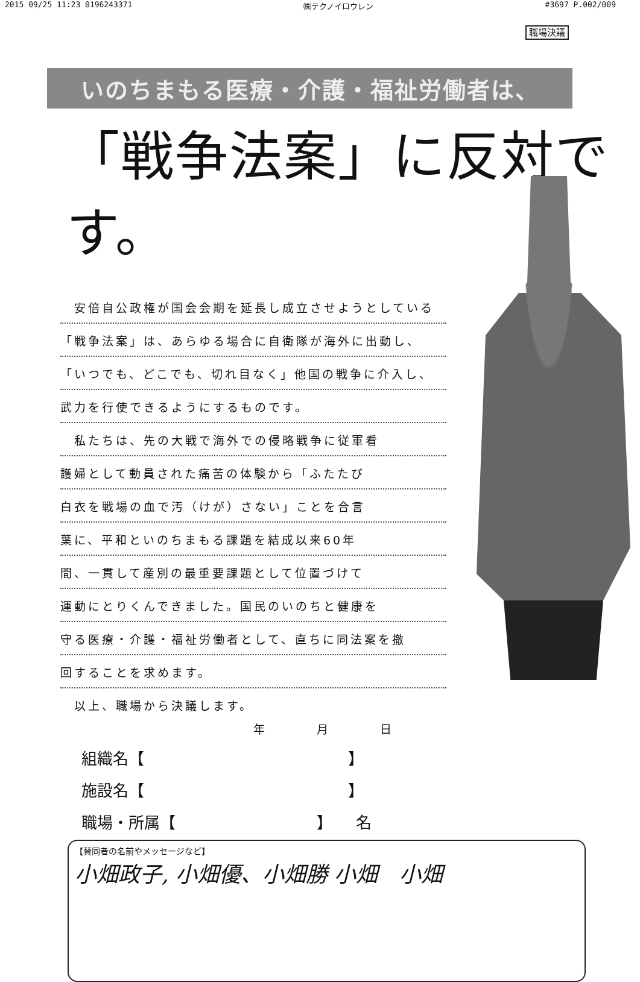2015 09/25 11:23 0196243371 ㈱テクノイロウレン #3697 P.002/009
職場決議
いのちまもる医療・介護・福祉労働者は、
「戦争法案」に反対です。
　安倍自公政権が国会会期を延長し成立させようとしている
「戦争法案」は、あらゆる場合に自衛隊が海外に出動し、
「いつでも、どこでも、切れ目なく」他国の戦争に介入し、
武力を行使できるようにするものです。
　私たちは、先の大戦で海外での侵略戦争に従軍看
護婦として動員された痛苦の体験から「ふたたび
白衣を戦場の血で汚（けが）さない」ことを合言
葉に、平和といのちまもる課題を結成以来60年
間、一貫して産別の最重要課題として位置づけて
運動にとりくんできました。国民のいのちと健康を
守る医療・介護・福祉労働者として、直ちに同法案を撤
回することを求めます。
　以上、職場から決議します。
年 月 日
組織名【　　　　　　　　　　　　　】
施設名【　　　　　　　　　　　　　】
職場・所属【　　　　　　　　　】　　名
【賛同者の名前やメッセージなど】
小畑政子, 小畑優、小畑勝 小畑　小畑